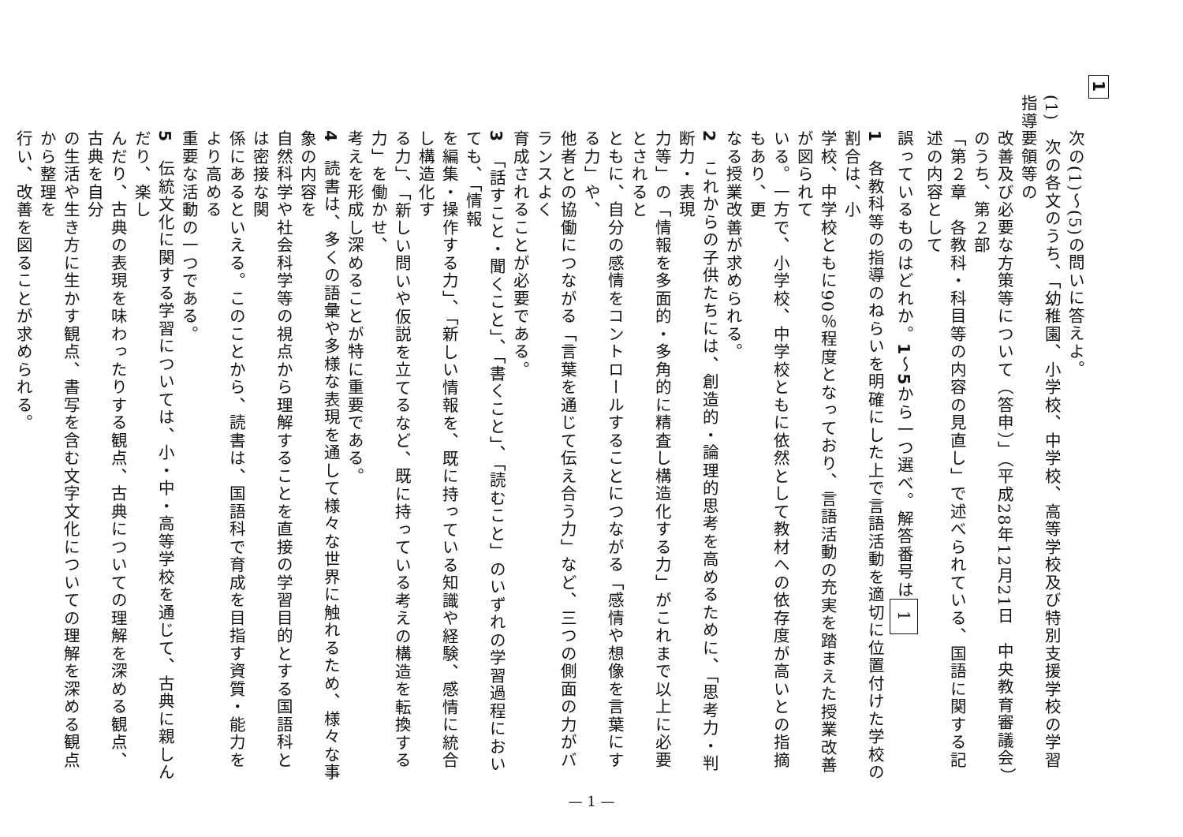1
次の(1)～(5)の問いに答えよ。
(1)　次の各文のうち、「幼稚園、小学校、中学校、高等学校及び特別支援学校の学習指導要領等の
改善及び必要な方策等について（答申）」（平成28年12月21日　中央教育審議会）のうち、第２部
「第２章　各教科・科目等の内容の見直し」で述べられている、国語に関する記述の内容として
誤っているものはどれか。1～5から一つ選べ。解答番号は 1
1　各教科等の指導のねらいを明確にした上で言語活動を適切に位置付けた学校の割合は、小
学校、中学校ともに90％程度となっており、言語活動の充実を踏まえた授業改善が図られて
いる。一方で、小学校、中学校ともに依然として教材への依存度が高いとの指摘もあり、更
なる授業改善が求められる。
2　これからの子供たちには、創造的・論理的思考を高めるために、「思考力・判断力・表現
力等」の「情報を多面的・多角的に精査し構造化する力」がこれまで以上に必要とされると
ともに、自分の感情をコントロールすることにつながる「感情や想像を言葉にする力」や、
他者との協働につながる「言葉を通じて伝え合う力」など、三つの側面の力がバランスよく
育成されることが必要である。
3　「話すこと・聞くこと」、「書くこと」、「読むこと」のいずれの学習過程においても、「情報
を編集・操作する力」、「新しい情報を、既に持っている知識や経験、感情に統合し構造化す
る力」、「新しい問いや仮説を立てるなど、既に持っている考えの構造を転換する力」を働かせ、
考えを形成し深めることが特に重要である。
4　読書は、多くの語彙や多様な表現を通して様々な世界に触れるため、様々な事象の内容を
自然科学や社会科学等の視点から理解することを直接の学習目的とする国語科とは密接な関
係にあるといえる。このことから、読書は、国語科で育成を目指す資質・能力をより高める
重要な活動の一つである。
5　伝統文化に関する学習については、小・中・高等学校を通じて、古典に親しんだり、楽し
んだり、古典の表現を味わったりする観点、古典についての理解を深める観点、古典を自分
の生活や生き方に生かす観点、書写を含む文字文化についての理解を深める観点から整理を
行い、改善を図ることが求められる。
— 1 —